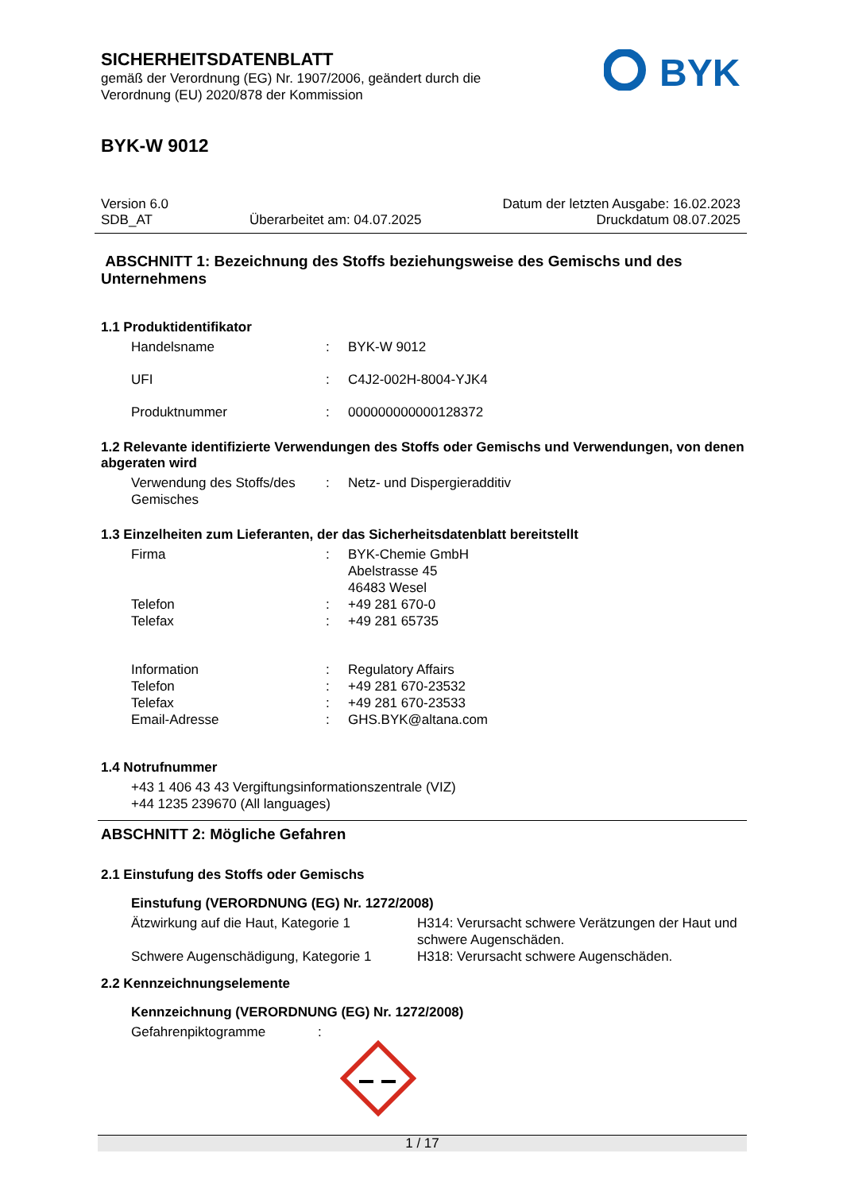BYK
SICHERHEITSDATENBLATT
gemäß der Verordnung (EG) Nr. 1907/2006, geändert durch die
Verordnung (EU) 2020/878 der Kommission
BYK-W 9012
Version 6.0
SDB_AT
Überarbeitet am: 04.07.2025 Datum der letzten Ausgabe: 16.02.2023
Druckdatum 08.07.2025
ABSCHNITT 1: Bezeichnung des Stoffs beziehungsweise des Gemischs und des Unternehmens
1.1 Produktidentifikator
| Handelsname | : | BYK-W 9012 |
| UFI | : | C4J2-002H-8004-YJK4 |
| Produktnummer | : | 000000000000128372 |
1.2 Relevante identifizierte Verwendungen des Stoffs oder Gemischs und Verwendungen, von denen abgeraten wird
| Verwendung des Stoffs/des Gemisches | : | Netz- und Dispergieradditiv |
1.3 Einzelheiten zum Lieferanten, der das Sicherheitsdatenblatt bereitstellt
| Firma | : | BYK-Chemie GmbH Abelstrasse 45 46483 Wesel |
| Telefon | : | +49 281 670-0 |
| Telefax | : | +49 281 65735 |
| Information | : | Regulatory Affairs |
| Telefon | : | +49 281 670-23532 |
| Telefax | : | +49 281 670-23533 |
| Email-Adresse | : | GHS.BYK@altana.com |
1.4 Notrufnummer
+43 1 406 43 43 Vergiftungsinformationszentrale (VIZ)
+44 1235 239670 (All languages)
ABSCHNITT 2: Mögliche Gefahren
2.1 Einstufung des Stoffs oder Gemischs
Einstufung (VERORDNUNG (EG) Nr. 1272/2008)
| Ätzwirkung auf die Haut, Kategorie 1 | H314: Verursacht schwere Verätzungen der Haut und schwere Augenschäden. |
| Schwere Augenschädigung, Kategorie 1 | H318: Verursacht schwere Augenschäden. |
2.2 Kennzeichnungselemente
Kennzeichnung (VERORDNUNG (EG) Nr. 1272/2008)
| Gefahrenpiktogramme | : | |
1 / 17